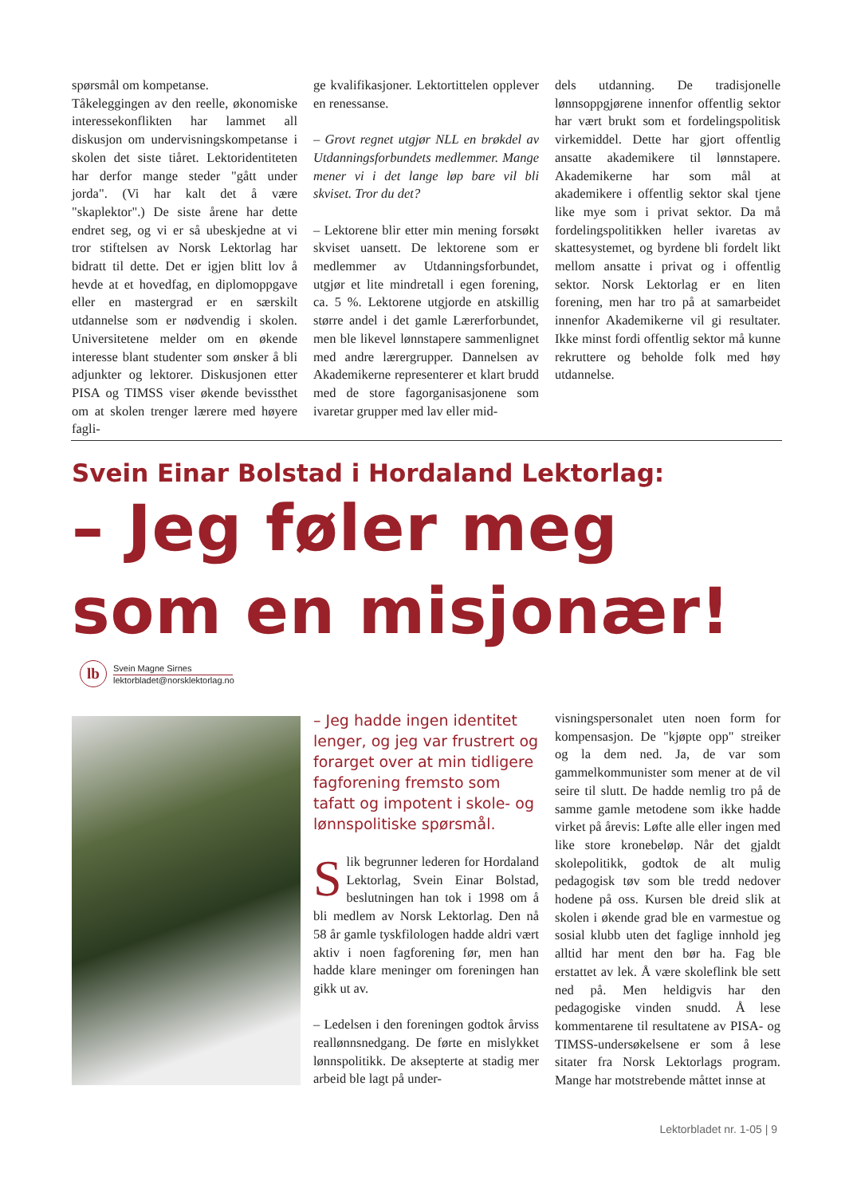spørsmål om kompetanse.
Tåkeleggingen av den reelle, økonomiske interessekonflikten har lammet all diskusjon om undervisningskompetanse i skolen det siste tiåret. Lektoridentiteten har derfor mange steder "gått under jorda". (Vi har kalt det å være "skaplektor".) De siste årene har dette endret seg, og vi er så ubeskjedne at vi tror stiftelsen av Norsk Lektorlag har bidratt til dette. Det er igjen blitt lov å hevde at et hovedfag, en diplomoppgave eller en mastergrad er en særskilt utdannelse som er nødvendig i skolen. Universitetene melder om en økende interesse blant studenter som ønsker å bli adjunkter og lektorer. Diskusjonen etter PISA og TIMSS viser økende bevissthet om at skolen trenger lærere med høyere fagli-
ge kvalifikasjoner. Lektortittelen opplever en renessanse.
– Grovt regnet utgjør NLL en brøkdel av Utdanningsforbundets medlemmer. Mange mener vi i det lange løp bare vil bli skviset. Tror du det?
– Lektorene blir etter min mening forsøkt skviset uansett. De lektorene som er medlemmer av Utdanningsforbundet, utgjør et lite mindretall i egen forening, ca. 5 %. Lektorene utgjorde en atskillig større andel i det gamle Lærerforbundet, men ble likevel lønnstapere sammenlignet med andre lærergrupper. Dannelsen av Akademikerne representerer et klart brudd med de store fagorganisasjonene som ivaretar grupper med lav eller mid-
dels utdanning. De tradisjonelle lønnsoppgjørene innenfor offentlig sektor har vært brukt som et fordelingspolitisk virkemiddel. Dette har gjort offentlig ansatte akademikere til lønnstapere. Akademikerne har som mål at akademikere i offentlig sektor skal tjene like mye som i privat sektor. Da må fordelingspolitikken heller ivaretas av skattesystemet, og byrdene bli fordelt likt mellom ansatte i privat og i offentlig sektor. Norsk Lektorlag er en liten forening, men har tro på at samarbeidet innenfor Akademikerne vil gi resultater. Ikke minst fordi offentlig sektor må kunne rekruttere og beholde folk med høy utdannelse.
Svein Einar Bolstad i Hordaland Lektorlag:
– Jeg føler meg
som en misjonær!
lb
Svein Magne Sirnes
lektorbladet@norsklektorlag.no
– Jeg hadde ingen identitet lenger, og jeg var frustrert og forarget over at min tidligere fagforening fremsto som tafatt og impotent i skole- og lønnspolitiske spørsmål.
Slik begrunner lederen for Hordaland Lektorlag, Svein Einar Bolstad, beslutningen han tok i 1998 om å bli medlem av Norsk Lektorlag. Den nå 58 år gamle tyskfilologen hadde aldri vært aktiv i noen fagforening før, men han hadde klare meninger om foreningen han gikk ut av.
– Ledelsen i den foreningen godtok årviss reallønnsnedgang. De førte en mislykket lønnspolitikk. De aksepterte at stadig mer arbeid ble lagt på under-
visningspersonalet uten noen form for kompensasjon. De "kjøpte opp" streiker og la dem ned. Ja, de var som gammelkommunister som mener at de vil seire til slutt. De hadde nemlig tro på de samme gamle metodene som ikke hadde virket på årevis: Løfte alle eller ingen med like store kronebeløp. Når det gjaldt skolepolitikk, godtok de alt mulig pedagogisk tøv som ble tredd nedover hodene på oss. Kursen ble dreid slik at skolen i økende grad ble en varmestue og sosial klubb uten det faglige innhold jeg alltid har ment den bør ha. Fag ble erstattet av lek. Å være skoleflink ble sett ned på. Men heldigvis har den pedagogiske vinden snudd. Å lese kommentarene til resultatene av PISA- og TIMSS-undersøkelsene er som å lese sitater fra Norsk Lektorlags program. Mange har motstrebende måttet innse at
Lektorbladet nr. 1-05 | 9